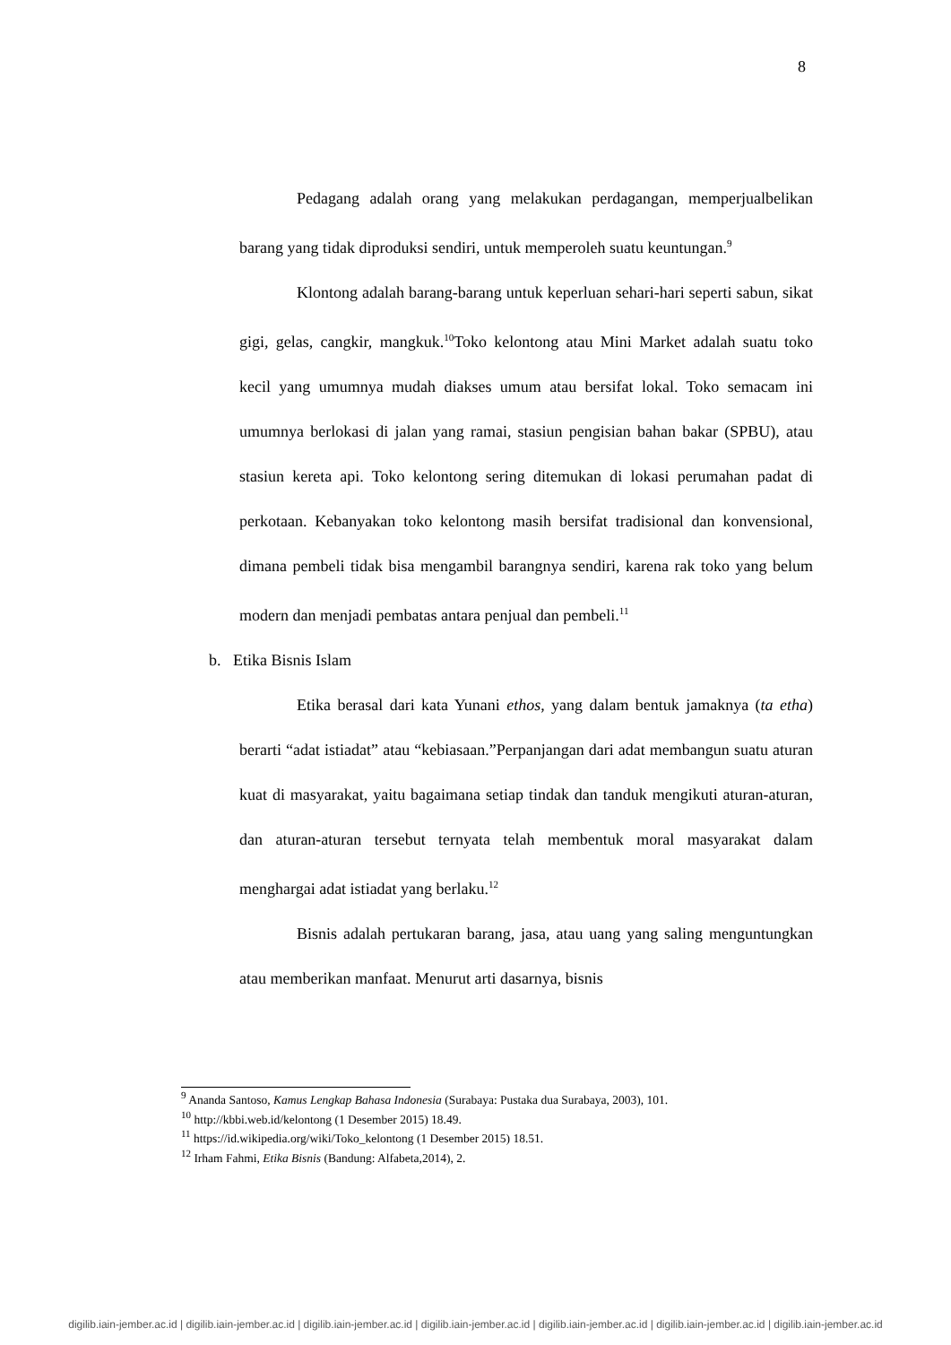8
Pedagang adalah orang yang melakukan perdagangan, memperjualbelikan barang yang tidak diproduksi sendiri, untuk memperoleh suatu keuntungan.<sup>9</sup>
Klontong adalah barang-barang untuk keperluan sehari-hari seperti sabun, sikat gigi, gelas, cangkir, mangkuk.<sup>10</sup>Toko kelontong atau Mini Market adalah suatu toko kecil yang umumnya mudah diakses umum atau bersifat lokal. Toko semacam ini umumnya berlokasi di jalan yang ramai, stasiun pengisian bahan bakar (SPBU), atau stasiun kereta api. Toko kelontong sering ditemukan di lokasi perumahan padat di perkotaan. Kebanyakan toko kelontong masih bersifat tradisional dan konvensional, dimana pembeli tidak bisa mengambil barangnya sendiri, karena rak toko yang belum modern dan menjadi pembatas antara penjual dan pembeli.<sup>11</sup>
b. Etika Bisnis Islam
Etika berasal dari kata Yunani ethos, yang dalam bentuk jamaknya (ta etha) berarti “adat istiadat” atau “kebiasaan.”Perpanjangan dari adat membangun suatu aturan kuat di masyarakat, yaitu bagaimana setiap tindak dan tanduk mengikuti aturan-aturan, dan aturan-aturan tersebut ternyata telah membentuk moral masyarakat dalam menghargai adat istiadat yang berlaku.<sup>12</sup>
Bisnis adalah pertukaran barang, jasa, atau uang yang saling menguntungkan atau memberikan manfaat. Menurut arti dasarnya, bisnis
<sup>9</sup> Ananda Santoso, Kamus Lengkap Bahasa Indonesia (Surabaya: Pustaka dua Surabaya, 2003), 101.
<sup>10</sup> http://kbbi.web.id/kelontong (1 Desember 2015) 18.49.
<sup>11</sup> https://id.wikipedia.org/wiki/Toko_kelontong (1 Desember 2015) 18.51.
<sup>12</sup> Irham Fahmi, Etika Bisnis (Bandung: Alfabeta,2014), 2.
digilib.iain-jember.ac.id | digilib.iain-jember.ac.id | digilib.iain-jember.ac.id | digilib.iain-jember.ac.id | digilib.iain-jember.ac.id | digilib.iain-jember.ac.id | digilib.iain-jember.ac.id